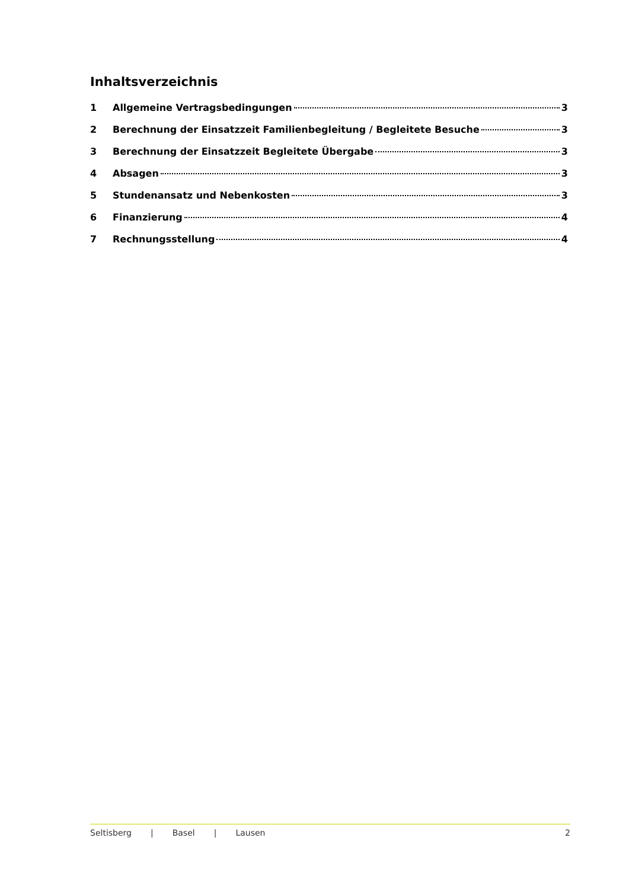Inhaltsverzeichnis
1 Allgemeine Vertragsbedingungen 3
2 Berechnung der Einsatzzeit Familienbegleitung / Begleitete Besuche 3
3 Berechnung der Einsatzzeit Begleitete Übergabe 3
4 Absagen 3
5 Stundenansatz und Nebenkosten 3
6 Finanzierung 4
7 Rechnungsstellung 4
Seltisberg | Basel | Lausen 2